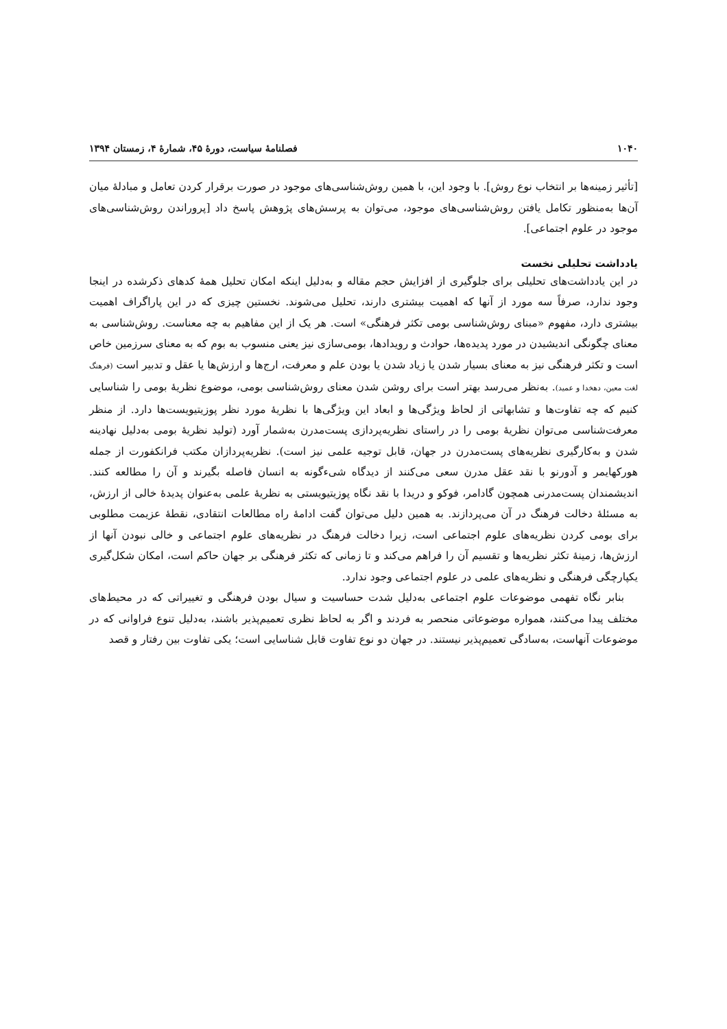۱۰۴۰ فصلنامهٔ سیاست، دورهٔ ۴۵، شمارهٔ ۴، زمستان ۱۳۹۴
[تأثیر زمینه‌ها بر انتخاب نوع روش]. با وجود این، با همین روش‌شناسی‌های موجود در صورت برقرار کردن تعامل و مبادلهٔ میان آن‌ها به‌منظور تکامل یافتن روش‌شناسی‌های موجود، می‌توان به پرسش‌های پژوهش پاسخ داد [پروراندن روش‌شناسی‌های موجود در علوم اجتماعی].
یادداشت تحلیلی نخست
در این یادداشت‌های تحلیلی برای جلوگیری از افزایش حجم مقاله و به‌دلیل اینکه امکان تحلیل همهٔ کدهای ذکرشده در اینجا وجود ندارد، صرفاً سه مورد از آنها که اهمیت بیشتری دارند، تحلیل می‌شوند. نخستین چیزی که در این پاراگراف اهمیت بیشتری دارد، مفهوم «مبنای روش‌شناسی بومی تکثر فرهنگی» است. هر یک از این مفاهیم به چه معناست. روش‌شناسی به معنای چگونگی اندیشیدن در مورد پدیده‌ها، حوادث و رویدادها، بومی‌سازی نیز یعنی منسوب به بوم که به معنای سرزمین خاص است و تکثر فرهنگی نیز به معنای بسیار شدن یا زیاد شدن یا بودن علم و معرفت، ارج‌ها و ارزش‌ها یا عقل و تدبیر است (فرهنگ لغت معین، دهخدا و عمید). به‌نظر می‌رسد بهتر است برای روشن شدن معنای روش‌شناسی بومی، موضوع نظریهٔ بومی را شناسایی کنیم که چه تفاوت‌ها و تشابهاتی از لحاظ ویژگی‌ها و ابعاد این ویژگی‌ها با نظریهٔ مورد نظر پوزیتیویست‌ها دارد. از منظر معرفت‌شناسی می‌توان نظریهٔ بومی را در راستای نظریه‌پردازی پست‌مدرن به‌شمار آورد (تولید نظریهٔ بومی به‌دلیل نهادینه شدن و به‌کارگیری نظریه‌های پست‌مدرن در جهان، قابل توجیه علمی نیز است). نظریه‌پردازان مکتب فرانکفورت از جمله هورکهایمر و آدورنو با نقد عقل مدرن سعی می‌کنند از دیدگاه شیء‌گونه به انسان فاصله بگیرند و آن را مطالعه کنند. اندیشمندان پست‌مدرنی همچون گادامر، فوکو و دریدا با نقد نگاه پوزیتیویستی به نظریهٔ علمی به‌عنوان پدیدهٔ خالی از ارزش، به مسئلهٔ دخالت فرهنگ در آن می‌پردازند. به همین دلیل می‌توان گفت ادامهٔ راه مطالعات انتقادی، نقطهٔ عزیمت مطلوبی برای بومی کردن نظریه‌های علوم اجتماعی است، زیرا دخالت فرهنگ در نظریه‌های علوم اجتماعی و خالی نبودن آنها از ارزش‌ها، زمینهٔ تکثر نظریه‌ها و تقسیم آن را فراهم می‌کند و تا زمانی که تکثر فرهنگی بر جهان حاکم است، امکان شکل‌گیری یکپارچگی فرهنگی و نظریه‌های علمی در علوم اجتماعی وجود ندارد.
بنابر نگاه تفهمی موضوعات علوم اجتماعی به‌دلیل شدت حساسیت و سیال بودن فرهنگی و تغییراتی که در محیط‌های مختلف پیدا می‌کنند، همواره موضوعاتی منحصر به فردند و اگر به لحاظ نظری تعمیم‌پذیر باشند، به‌دلیل تنوع فراوانی که در موضوعات آنهاست، به‌سادگی تعمیم‌پذیر نیستند. در جهان دو نوع تفاوت قابل شناسایی است؛ یکی تفاوت بین رفتار و قصد